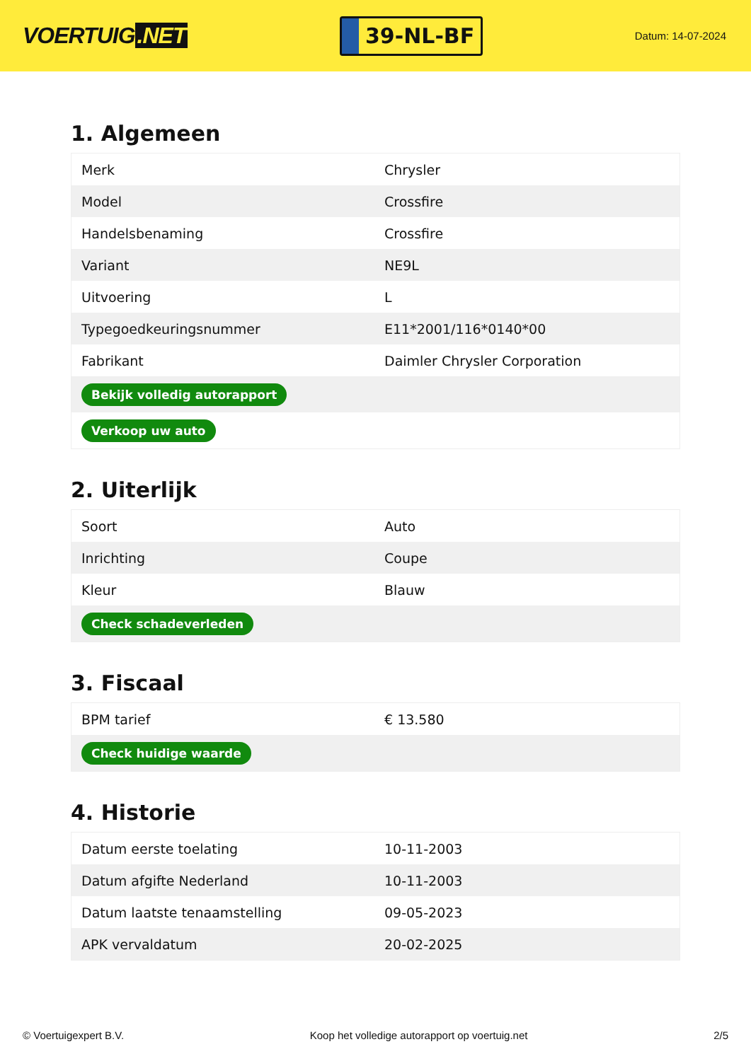VOERTUIG.NET
39-NL-BF
Datum: 14-07-2024
1. Algemeen
| Merk | Chrysler |
| Model | Crossfire |
| Handelsbenaming | Crossfire |
| Variant | NE9L |
| Uitvoering | L |
| Typegoedkeuringsnummer | E11*2001/116*0140*00 |
| Fabrikant | Daimler Chrysler Corporation |
| Bekijk volledig autorapport | |
| Verkoop uw auto | |
2. Uiterlijk
| Soort | Auto |
| Inrichting | Coupe |
| Kleur | Blauw |
| Check schadeverleden | |
3. Fiscaal
| BPM tarief | € 13.580 |
| Check huidige waarde | |
4. Historie
| Datum eerste toelating | 10-11-2003 |
| Datum afgifte Nederland | 10-11-2003 |
| Datum laatste tenaamstelling | 09-05-2023 |
| APK vervaldatum | 20-02-2025 |
© Voertuigexpert B.V. Koop het volledige autorapport op voertuig.net 2/5